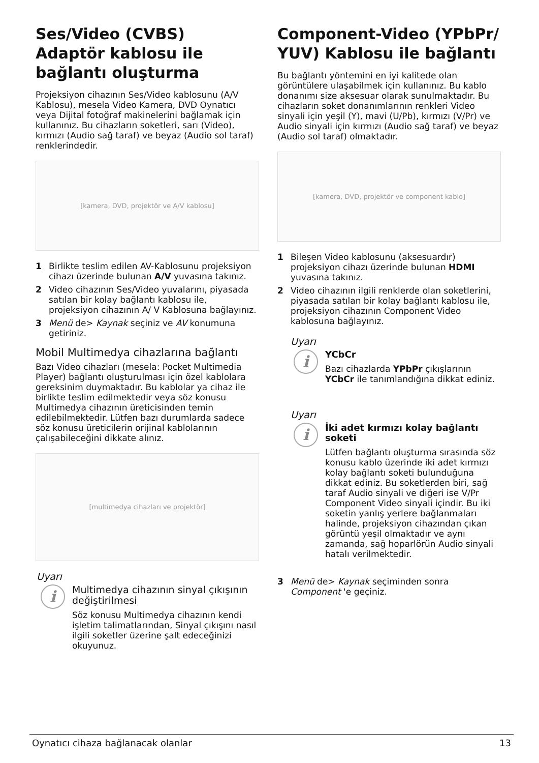Ses/Video (CVBS) Adaptör kablosu ile bağlantı oluşturma
Projeksiyon cihazının Ses/Video kablosunu (A/V Kablosu), mesela Video Kamera, DVD Oynatıcı veya Dijital fotoğraf makinelerini bağlamak için kullanınız. Bu cihazların soketleri, sarı (Video), kırmızı (Audio sağ taraf) ve beyaz (Audio sol taraf) renklerindedir.
[kamera, DVD, projektör ve A/V kablosu]
1 Birlikte teslim edilen AV-Kablosunu projeksiyon cihazı üzerinde bulunan A/V yuvasına takınız.
2 Video cihazının Ses/Video yuvalarını, piyasada satılan bir kolay bağlantı kablosu ile, projeksiyon cihazının A/ V Kablosuna bağlayınız.
3 Menü de> Kaynak seçiniz ve AV konumuna getiriniz.
Mobil Multimedya cihazlarına bağlantı
Bazı Video cihazları (mesela: Pocket Multimedia Player) bağlantı oluşturulması için özel kablolara gereksinim duymaktadır. Bu kablolar ya cihaz ile birlikte teslim edilmektedir veya söz konusu Multimedya cihazının üreticisinden temin edilebilmektedir. Lütfen bazı durumlarda sadece söz konusu üreticilerin orijinal kablolarının çalışabileceğini dikkate alınız.
[multimedya cihazları ve projektör]
Uyarı
i
Multimedya cihazının sinyal çıkışının değiştirilmesi
Söz konusu Multimedya cihazının kendi işletim talimatlarından, Sinyal çıkışını nasıl ilgili soketler üzerine şalt edeceğinizi okuyunuz.
Component-Video (YPbPr/ YUV) Kablosu ile bağlantı
Bu bağlantı yöntemini en iyi kalitede olan görüntülere ulaşabilmek için kullanınız. Bu kablo donanımı size aksesuar olarak sunulmaktadır. Bu cihazların soket donanımlarının renkleri Video sinyali için yeşil (Y), mavi (U/Pb), kırmızı (V/Pr) ve Audio sinyali için kırmızı (Audio sağ taraf) ve beyaz (Audio sol taraf) olmaktadır.
[kamera, DVD, projektör ve component kablo]
1 Bileşen Video kablosunu (aksesuardır) projeksiyon cihazı üzerinde bulunan HDMI yuvasına takınız.
2 Video cihazının ilgili renklerde olan soketlerini, piyasada satılan bir kolay bağlantı kablosu ile, projeksiyon cihazının Component Video kablosuna bağlayınız.
Uyarı
i
YCbCr
Bazı cihazlarda YPbPr çıkışlarının YCbCr ile tanımlandığına dikkat ediniz.
Uyarı
i
İki adet kırmızı kolay bağlantı soketi
Lütfen bağlantı oluşturma sırasında söz konusu kablo üzerinde iki adet kırmızı kolay bağlantı soketi bulunduğuna dikkat ediniz. Bu soketlerden biri, sağ taraf Audio sinyali ve diğeri ise V/Pr Component Video sinyali içindir. Bu iki soketin yanlış yerlere bağlanmaları halinde, projeksiyon cihazından çıkan görüntü yeşil olmaktadır ve aynı zamanda, sağ hoparlörün Audio sinyali hatalı verilmektedir.
3 Menü de> Kaynak seçiminden sonra Component 'e geçiniz.
Oynatıcı cihaza bağlanacak olanlar 13